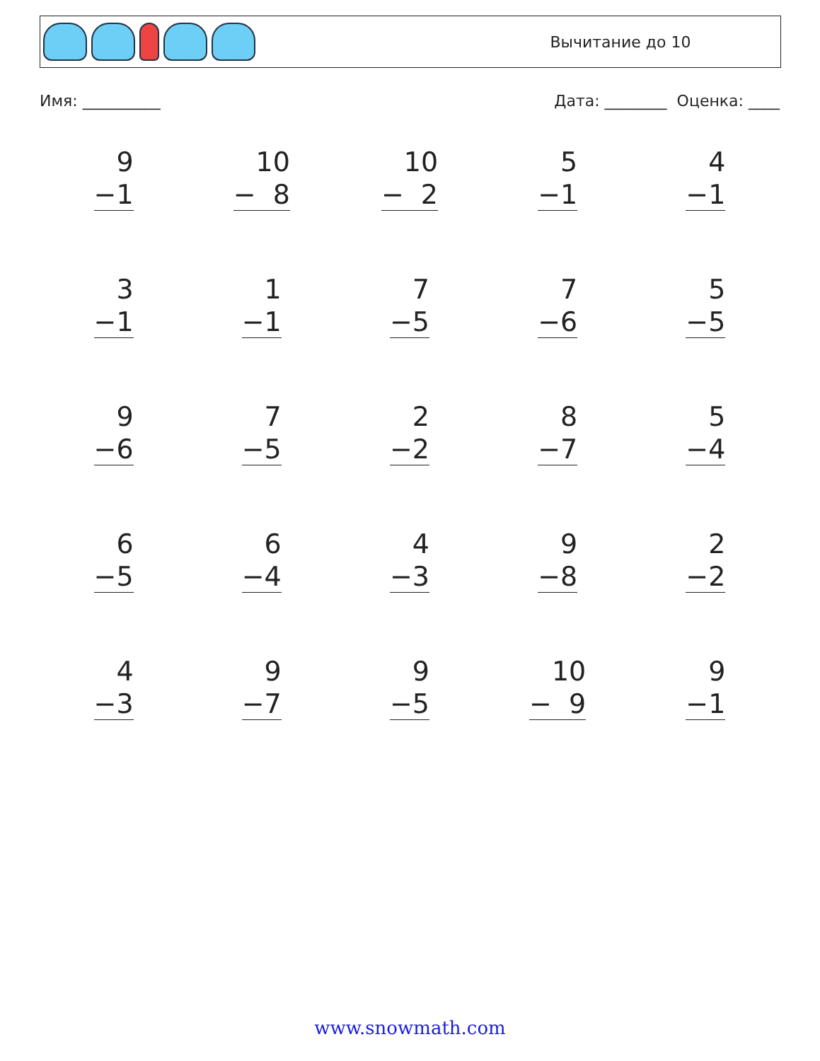Вычитание до 10
Имя: __________ Дата: ________ Оценка: ____
| 9 −1 | 10 − 8 | 10 − 2 | 5 −1 | 4 −1 |
| 3 −1 | 1 −1 | 7 −5 | 7 −6 | 5 −5 |
| 9 −6 | 7 −5 | 2 −2 | 8 −7 | 5 −4 |
| 6 −5 | 6 −4 | 4 −3 | 9 −8 | 2 −2 |
| 4 −3 | 9 −7 | 9 −5 | 10 − 9 | 9 −1 |
www.snowmath.com